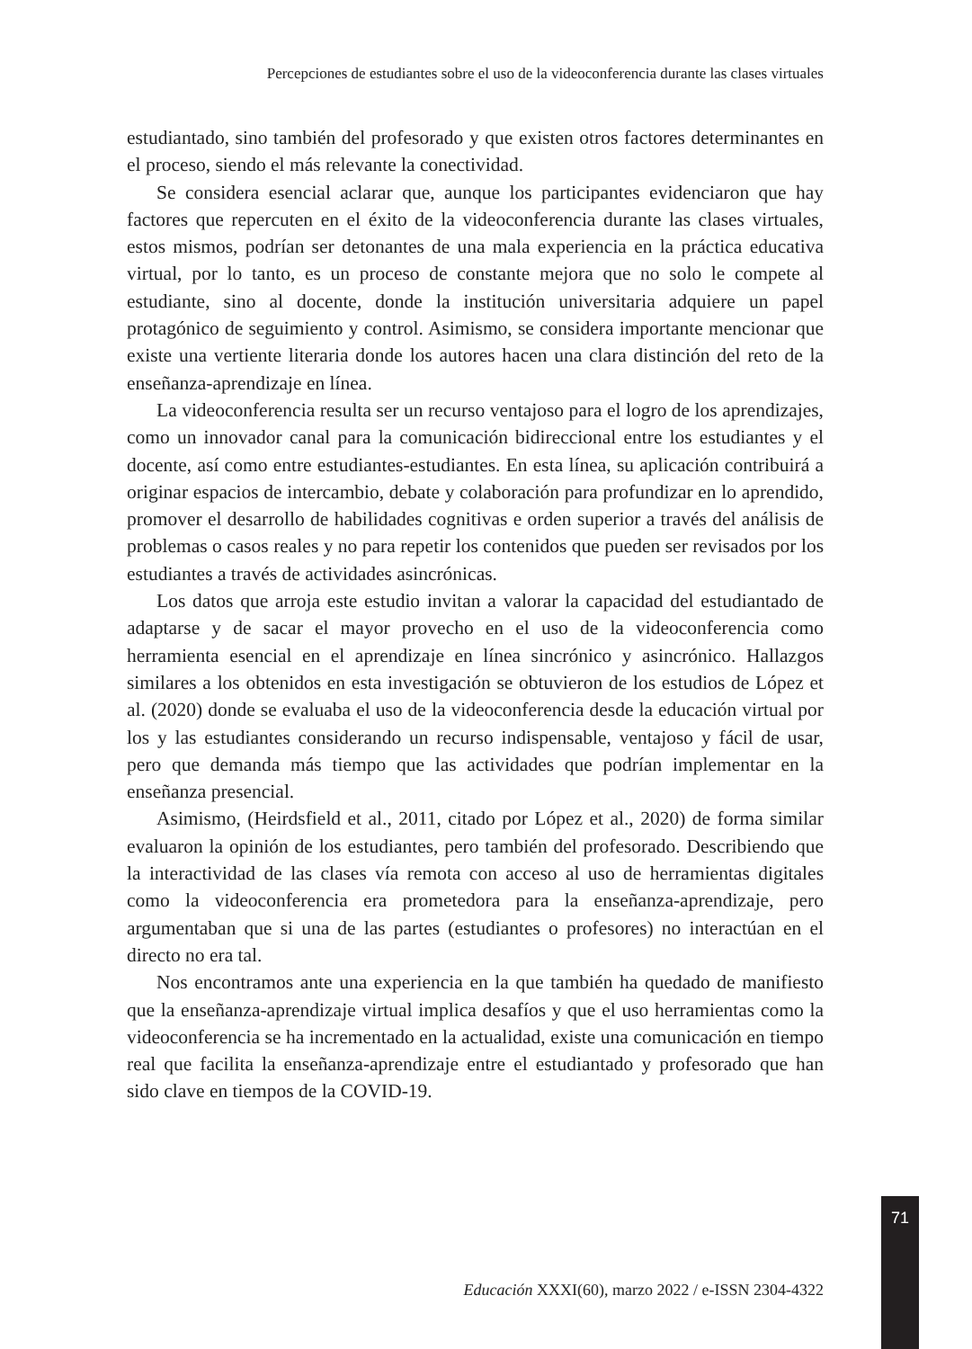Percepciones de estudiantes sobre el uso de la videoconferencia durante las clases virtuales
estudiantado, sino también del profesorado y que existen otros factores determinantes en el proceso, siendo el más relevante la conectividad.
Se considera esencial aclarar que, aunque los participantes evidenciaron que hay factores que repercuten en el éxito de la videoconferencia durante las clases virtuales, estos mismos, podrían ser detonantes de una mala experiencia en la práctica educativa virtual, por lo tanto, es un proceso de constante mejora que no solo le compete al estudiante, sino al docente, donde la institución universitaria adquiere un papel protagónico de seguimiento y control. Asimismo, se considera importante mencionar que existe una vertiente literaria donde los autores hacen una clara distinción del reto de la enseñanza-aprendizaje en línea.
La videoconferencia resulta ser un recurso ventajoso para el logro de los aprendizajes, como un innovador canal para la comunicación bidireccional entre los estudiantes y el docente, así como entre estudiantes-estudiantes. En esta línea, su aplicación contribuirá a originar espacios de intercambio, debate y colaboración para profundizar en lo aprendido, promover el desarrollo de habilidades cognitivas e orden superior a través del análisis de problemas o casos reales y no para repetir los contenidos que pueden ser revisados por los estudiantes a través de actividades asincrónicas.
Los datos que arroja este estudio invitan a valorar la capacidad del estudiantado de adaptarse y de sacar el mayor provecho en el uso de la videoconferencia como herramienta esencial en el aprendizaje en línea sincrónico y asincrónico. Hallazgos similares a los obtenidos en esta investigación se obtuvieron de los estudios de López et al. (2020) donde se evaluaba el uso de la videoconferencia desde la educación virtual por los y las estudiantes considerando un recurso indispensable, ventajoso y fácil de usar, pero que demanda más tiempo que las actividades que podrían implementar en la enseñanza presencial.
Asimismo, (Heirdsfield et al., 2011, citado por López et al., 2020) de forma similar evaluaron la opinión de los estudiantes, pero también del profesorado. Describiendo que la interactividad de las clases vía remota con acceso al uso de herramientas digitales como la videoconferencia era prometedora para la enseñanza-aprendizaje, pero argumentaban que si una de las partes (estudiantes o profesores) no interactúan en el directo no era tal.
Nos encontramos ante una experiencia en la que también ha quedado de manifiesto que la enseñanza-aprendizaje virtual implica desafíos y que el uso herramientas como la videoconferencia se ha incrementado en la actualidad, existe una comunicación en tiempo real que facilita la enseñanza-aprendizaje entre el estudiantado y profesorado que han sido clave en tiempos de la COVID-19.
71
Educación XXXI(60), marzo 2022 / e-ISSN 2304-4322